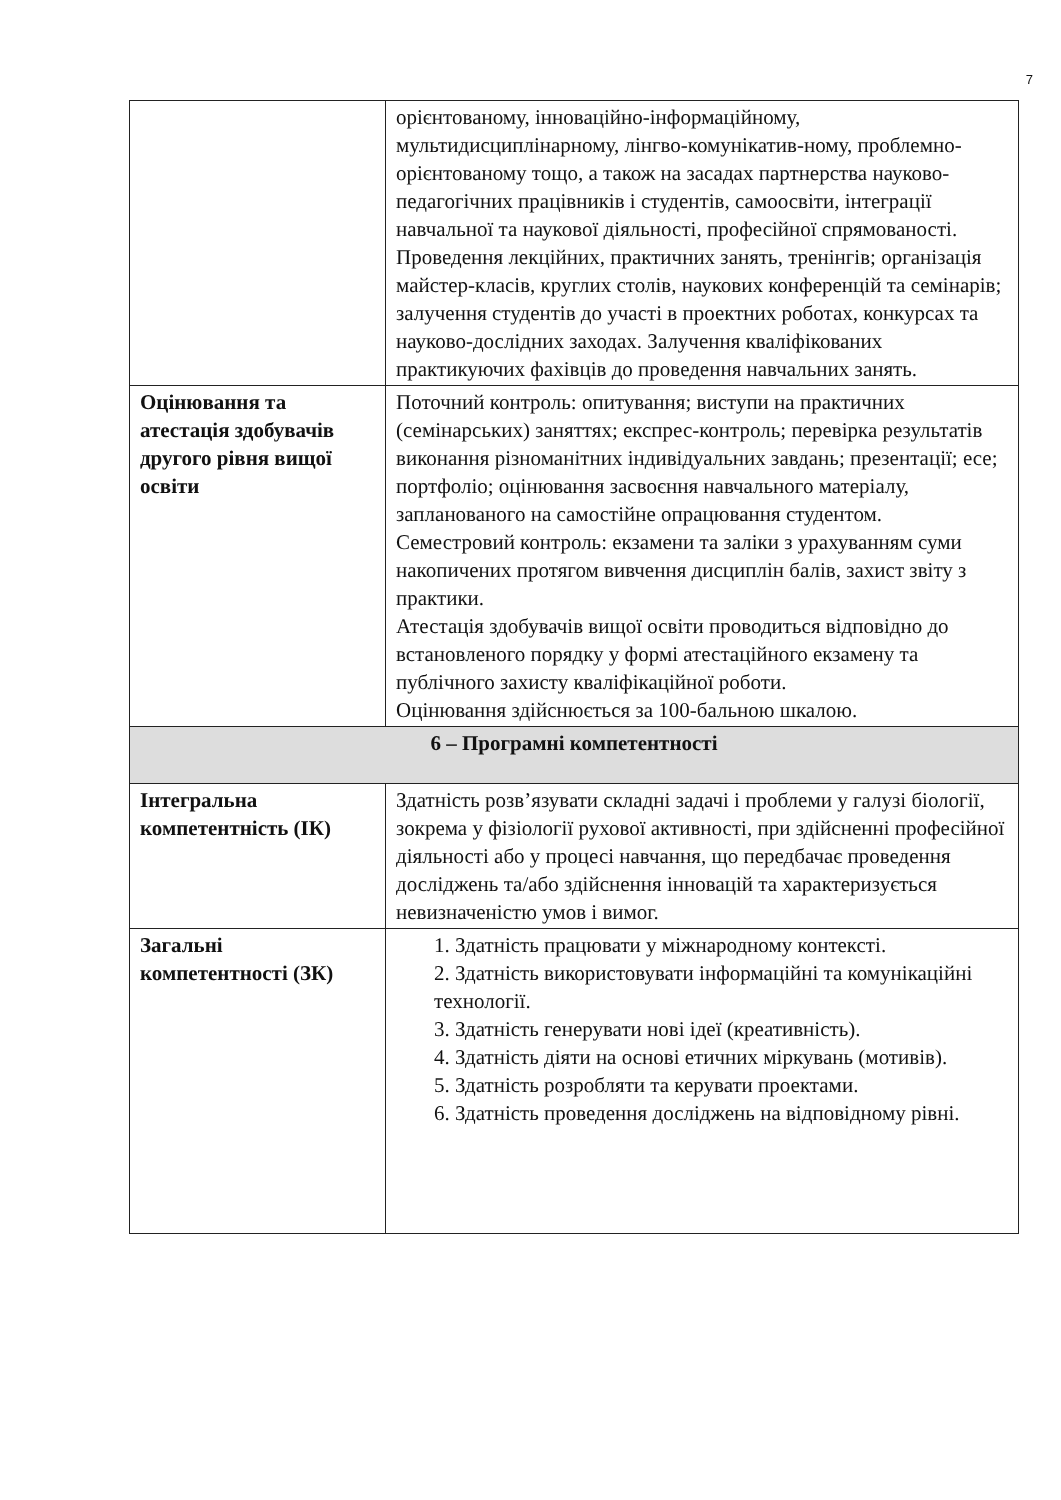7
| | орієнтованому, інноваційно-інформаційному, мультидисциплінарному, лінгво-комунікатив-ному, проблемно-орієнтованому тощо, а також на засадах партнерства науково-педагогічних працівників і студентів, самоосвіти, інтеграції навчальної та наукової діяльності, професійної спрямованості. Проведення лекційних, практичних занять, тренінгів; організація майстер-класів, круглих столів, наукових конференцій та семінарів; залучення студентів до участі в проектних роботах, конкурсах та науково-дослідних заходах. Залучення кваліфікованих практикуючих фахівців до проведення навчальних занять. |
| Оцінювання та атестація здобувачів другого рівня вищої освіти | Поточний контроль: опитування; виступи на практичних (семінарських) заняттях; експрес-контроль; перевірка результатів виконання різноманітних індивідуальних завдань; презентації; есе; портфоліо; оцінювання засвоєння навчального матеріалу, запланованого на самостійне опрацювання студентом. Семестровий контроль: екзамени та заліки з урахуванням суми накопичених протягом вивчення дисциплін балів, захист звіту з практики. Атестація здобувачів вищої освіти проводиться відповідно до встановленого порядку у формі атестаційного екзамену та публічного захисту кваліфікаційної роботи. Оцінювання здійснюється за 100-бальною шкалою. |
| 6 – Програмні компетентності | |
| Інтегральна компетентність (ІК) | Здатність розв’язувати складні задачі і проблеми у галузі біології, зокрема у фізіології рухової активності, при здійсненні професійної діяльності або у процесі навчання, що передбачає проведення досліджень та/або здійснення інновацій та характеризується невизначеністю умов і вимог. |
| Загальні компетентності (ЗК) | 1. Здатність працювати у міжнародному контексті. 2. Здатність використовувати інформаційні та комунікаційні технології. 3. Здатність генерувати нові ідеї (креативність). 4. Здатність діяти на основі етичних міркувань (мотивів). 5. Здатність розробляти та керувати проектами. 6. Здатність проведення досліджень на відповідному рівні. |